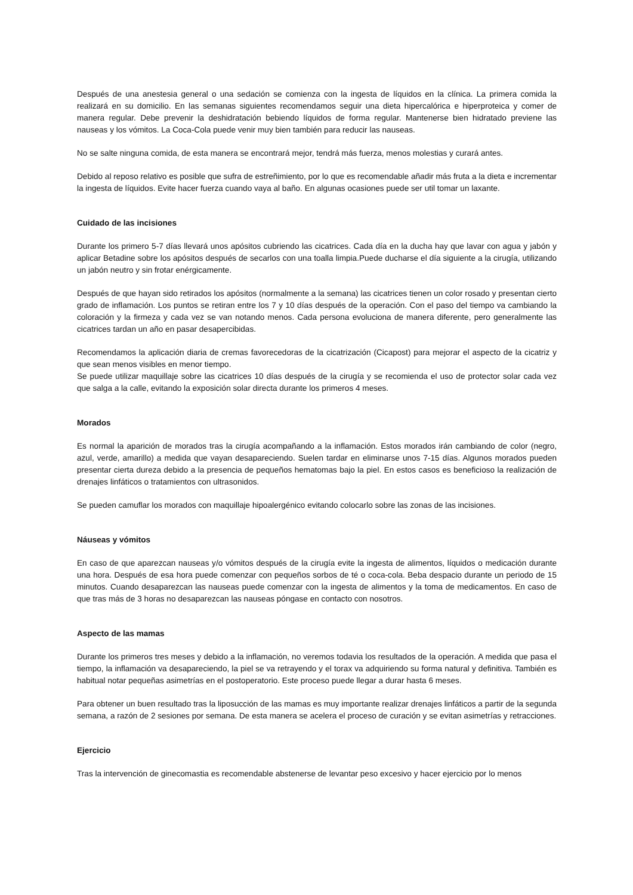Después de una anestesia general o una sedación se comienza con la ingesta de líquidos en la clínica. La primera comida la realizará en su domicilio. En las semanas siguientes recomendamos seguir una dieta hipercalórica e hiperproteica y comer de manera regular. Debe prevenir la deshidratación bebiendo líquidos de forma regular. Mantenerse bien hidratado previene las nauseas y los vómitos. La Coca-Cola puede venir muy bien también para reducir las nauseas.
No se salte ninguna comida, de esta manera se encontrará mejor, tendrá más fuerza, menos molestias y curará antes.
Debido al reposo relativo es posible que sufra de estreñimiento, por lo que es recomendable añadir más fruta a la dieta e incrementar la ingesta de líquidos. Evite hacer fuerza cuando vaya al baño. En algunas ocasiones puede ser util tomar un laxante.
Cuidado de las incisiones
Durante los primero 5-7 días llevará unos apósitos cubriendo las cicatrices. Cada día en la ducha hay que lavar con agua y jabón y aplicar Betadine sobre los apósitos después de secarlos con una toalla limpia.Puede ducharse el día siguiente a la cirugía, utilizando un jabón neutro y sin frotar enérgicamente.
Después de que hayan sido retirados los apósitos (normalmente a la semana) las cicatrices tienen un color rosado y presentan cierto grado de inflamación. Los puntos se retiran entre los 7 y 10 días después de la operación. Con el paso del tiempo va cambiando la coloración y la firmeza y cada vez se van notando menos. Cada persona evoluciona de manera diferente, pero generalmente las cicatrices tardan un año en pasar desapercibidas.
Recomendamos la aplicación diaria de cremas favorecedoras de la cicatrización (Cicapost) para mejorar el aspecto de la cicatriz y que sean menos visibles en menor tiempo.
Se puede utilizar maquillaje sobre las cicatrices 10 días después de la cirugía y se recomienda el uso de protector solar cada vez que salga a la calle, evitando la exposición solar directa durante los primeros 4 meses.
Morados
Es normal la aparición de morados tras la cirugía acompañando a la inflamación. Estos morados irán cambiando de color (negro, azul, verde, amarillo) a medida que vayan desapareciendo. Suelen tardar en eliminarse unos 7-15 días. Algunos morados pueden presentar cierta dureza debido a la presencia de pequeños hematomas bajo la piel. En estos casos es beneficioso la realización de drenajes linfáticos o tratamientos con ultrasonidos.
Se pueden camuflar los morados con maquillaje hipoalergénico evitando colocarlo sobre las zonas de las incisiones.
Náuseas y vómitos
En caso de que aparezcan nauseas y/o vómitos después de la cirugía evite la ingesta de alimentos, líquidos o medicación durante una hora. Después de esa hora puede comenzar con pequeños sorbos de té o coca-cola. Beba despacio durante un periodo de 15 minutos. Cuando desaparezcan las nauseas puede comenzar con la ingesta de alimentos y la toma de medicamentos. En caso de que tras más de 3 horas no desaparezcan las nauseas póngase en contacto con nosotros.
Aspecto de las mamas
Durante los primeros tres meses y debido a la inflamación, no veremos todavia los resultados de la operación. A medida que pasa el tiempo, la inflamación va desapareciendo, la piel se va retrayendo y el torax va adquiriendo su forma natural y definitiva. También es habitual notar pequeñas asimetrías en el postoperatorio. Este proceso puede llegar a durar hasta 6 meses.
Para obtener un buen resultado tras la liposucción de las mamas es muy importante realizar drenajes linfáticos a partir de la segunda semana, a razón de 2 sesiones por semana. De esta manera se acelera el proceso de curación y se evitan asimetrías y retracciones.
Ejercicio
Tras la intervención de ginecomastia es recomendable abstenerse de levantar peso excesivo y hacer ejercicio por lo menos